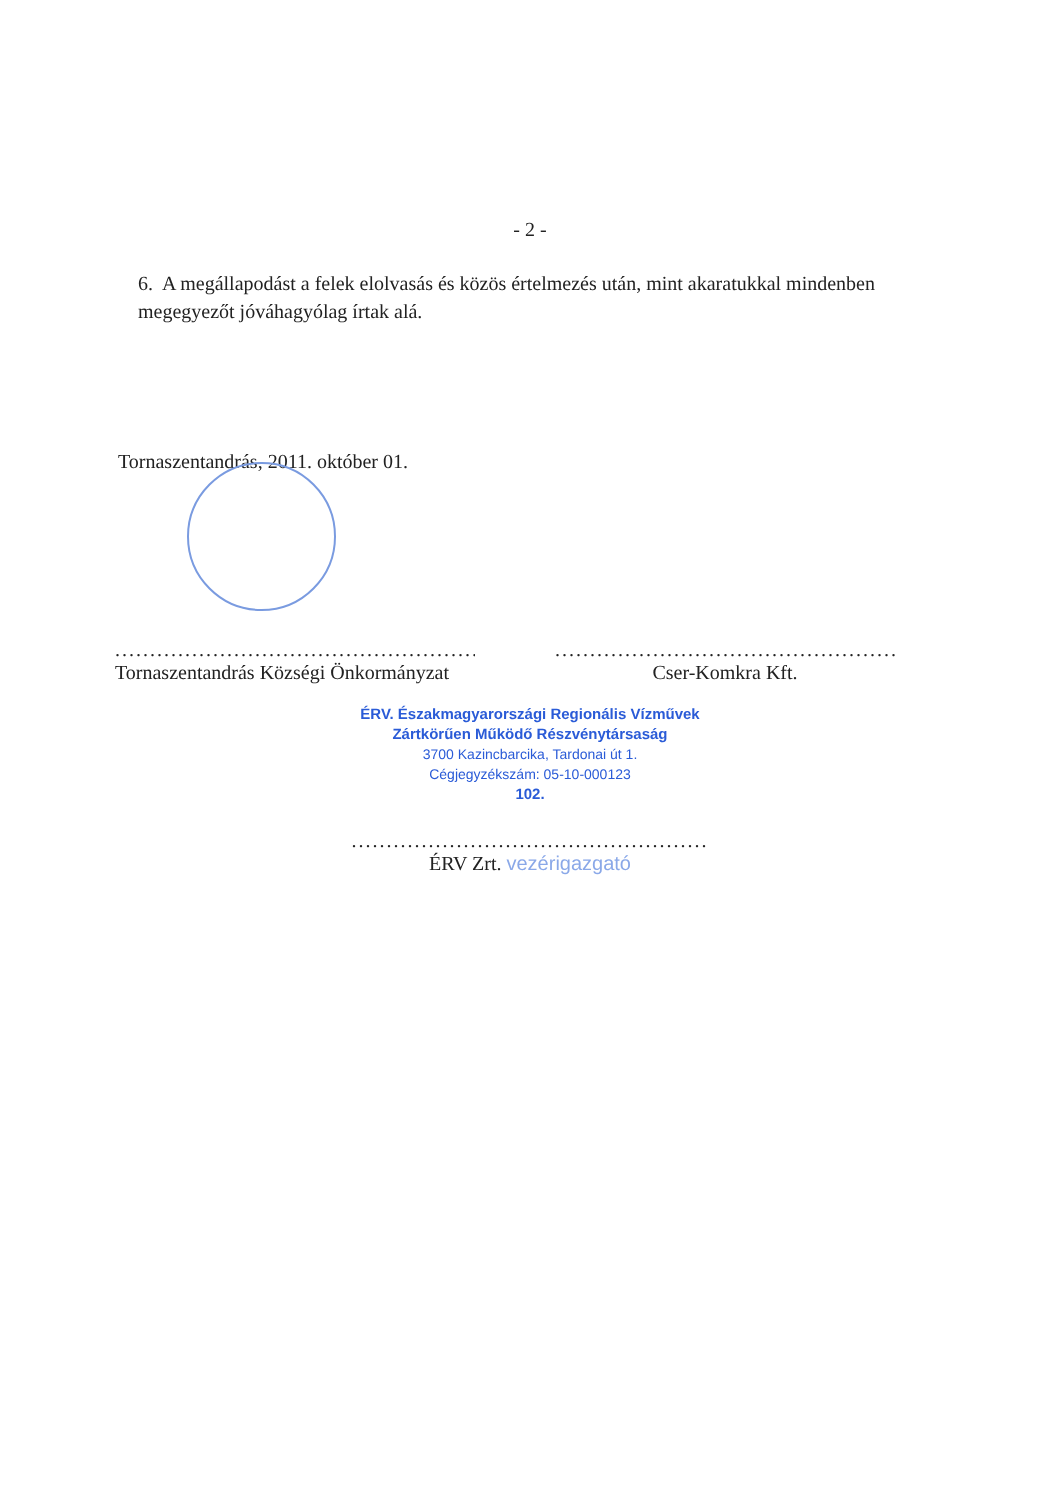- 2 -
6. A megállapodást a felek elolvasás és közös értelmezés után, mint akaratukkal mindenben megegyezőt jóváhagyólag írtak alá.
Tornaszentandrás, 2011. október 01.
.......................................................
Tornaszentandrás Községi Önkormányzat
.......................................................
Cser-Komkra Kft.
ÉRV. Északmagyarországi Regionális Vízművek
Zártkörűen Működő Részvénytársaság
3700 Kazincbarcika, Tardonai út 1.
Cégjegyzékszám: 05-10-000123
102.
...................................................
ÉRV Zrt. vezérigazgató